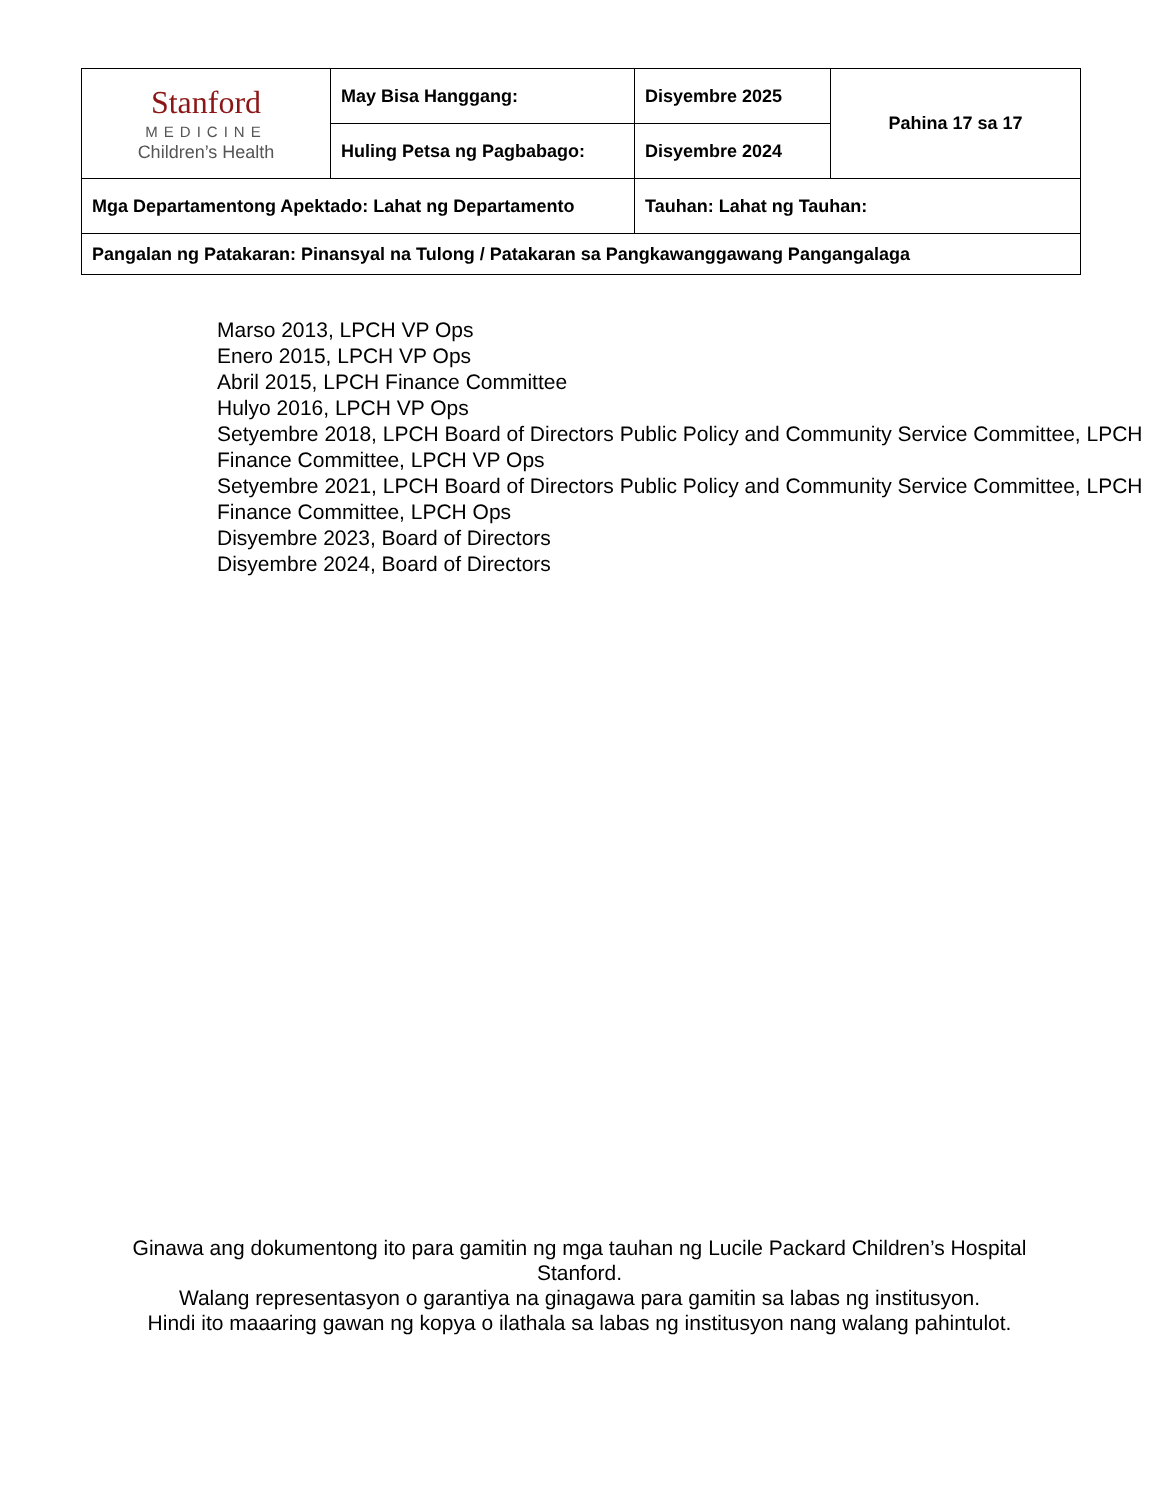| Stanford MEDICINE Children’s Health | May Bisa Hanggang: | Disyembre 2025 | Pahina 17 sa 17 |
| | Huling Petsa ng Pagbabago: | Disyembre 2024 | |
| Mga Departamentong Apektado: Lahat ng Departamento | | Tauhan: Lahat ng Tauhan: | |
| Pangalan ng Patakaran: Pinansyal na Tulong / Patakaran sa Pangkawanggawang Pangangalaga | | | |
Marso 2013, LPCH VP Ops
Enero 2015, LPCH VP Ops
Abril 2015, LPCH Finance Committee
Hulyo 2016, LPCH VP Ops
Setyembre 2018, LPCH Board of Directors Public Policy and Community Service Committee, LPCH Finance Committee, LPCH VP Ops
Setyembre 2021, LPCH Board of Directors Public Policy and Community Service Committee, LPCH Finance Committee, LPCH Ops
Disyembre 2023, Board of Directors
Disyembre 2024, Board of Directors
Ginawa ang dokumentong ito para gamitin ng mga tauhan ng Lucile Packard Children’s Hospital Stanford.
Walang representasyon o garantiya na ginagawa para gamitin sa labas ng institusyon.
Hindi ito maaaring gawan ng kopya o ilathala sa labas ng institusyon nang walang pahintulot.